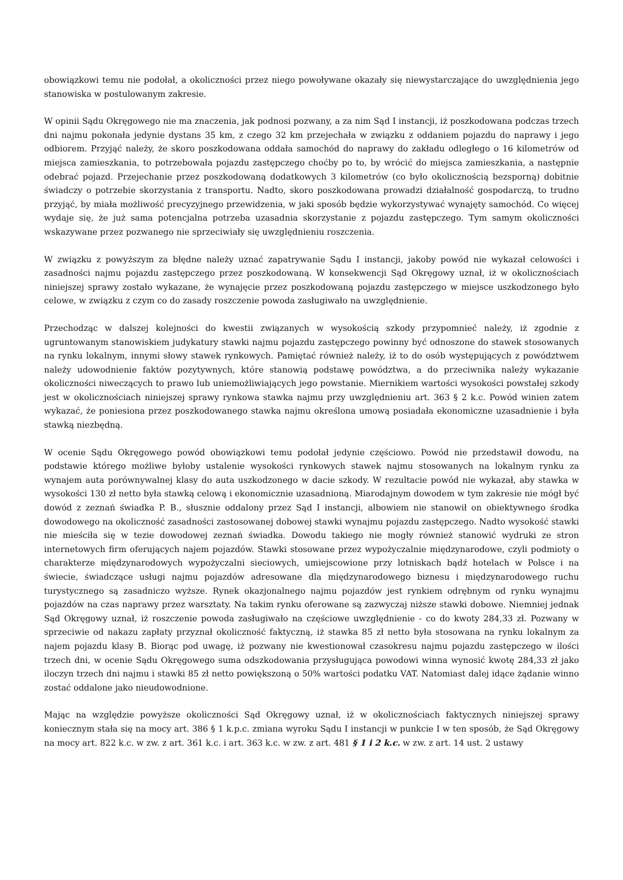obowiązkowi temu nie podołał, a okoliczności przez niego powoływane okazały się niewystarczające do uwzględnienia jego stanowiska w postulowanym zakresie.
W opinii Sądu Okręgowego nie ma znaczenia, jak podnosi pozwany, a za nim Sąd I instancji, iż poszkodowana podczas trzech dni najmu pokonała jedynie dystans 35 km, z czego 32 km przejechała w związku z oddaniem pojazdu do naprawy i jego odbiorem. Przyjąć należy, że skoro poszkodowana oddała samochód do naprawy do zakładu odległego o 16 kilometrów od miejsca zamieszkania, to potrzebowała pojazdu zastępczego choćby po to, by wrócić do miejsca zamieszkania, a następnie odebrać pojazd. Przejechanie przez poszkodowaną dodatkowych 3 kilometrów (co było okolicznością bezsporną) dobitnie świadczy o potrzebie skorzystania z transportu. Nadto, skoro poszkodowana prowadzi działalność gospodarczą, to trudno przyjąć, by miała możliwość precyzyjnego przewidzenia, w jaki sposób będzie wykorzystywać wynajęty samochód. Co więcej wydaje się, że już sama potencjalna potrzeba uzasadnia skorzystanie z pojazdu zastępczego. Tym samym okoliczności wskazywane przez pozwanego nie sprzeciwiały się uwzględnieniu roszczenia.
W związku z powyższym za błędne należy uznać zapatrywanie Sądu I instancji, jakoby powód nie wykazał celowości i zasadności najmu pojazdu zastępczego przez poszkodowaną. W konsekwencji Sąd Okręgowy uznał, iż w okolicznościach niniejszej sprawy zostało wykazane, że wynajęcie przez poszkodowaną pojazdu zastępczego w miejsce uszkodzonego było celowe, w związku z czym co do zasady roszczenie powoda zasługiwało na uwzględnienie.
Przechodząc w dalszej kolejności do kwestii związanych w wysokością szkody przypomnieć należy, iż zgodnie z ugruntowanym stanowiskiem judykatury stawki najmu pojazdu zastępczego powinny być odnoszone do stawek stosowanych na rynku lokalnym, innymi słowy stawek rynkowych. Pamiętać również należy, iż to do osób występujących z powództwem należy udowodnienie faktów pozytywnych, które stanowią podstawę powództwa, a do przeciwnika należy wykazanie okoliczności niweczących to prawo lub uniemożliwiających jego powstanie. Miernikiem wartości wysokości powstałej szkody jest w okolicznościach niniejszej sprawy rynkowa stawka najmu przy uwzględnieniu art. 363 § 2 k.c. Powód winien zatem wykazać, że poniesiona przez poszkodowanego stawka najmu określona umową posiadała ekonomiczne uzasadnienie i była stawką niezbędną.
W ocenie Sądu Okręgowego powód obowiązkowi temu podołał jedynie częściowo. Powód nie przedstawił dowodu, na podstawie którego możliwe byłoby ustalenie wysokości rynkowych stawek najmu stosowanych na lokalnym rynku za wynajem auta porównywalnej klasy do auta uszkodzonego w dacie szkody. W rezultacie powód nie wykazał, aby stawka w wysokości 130 zł netto była stawką celową i ekonomicznie uzasadnioną. Miarodajnym dowodem w tym zakresie nie mógł być dowód z zeznań świadka P. B., słusznie oddalony przez Sąd I instancji, albowiem nie stanowił on obiektywnego środka dowodowego na okoliczność zasadności zastosowanej dobowej stawki wynajmu pojazdu zastępczego. Nadto wysokość stawki nie mieściła się w tezie dowodowej zeznań świadka. Dowodu takiego nie mogły również stanowić wydruki ze stron internetowych firm oferujących najem pojazdów. Stawki stosowane przez wypożyczalnie międzynarodowe, czyli podmioty o charakterze międzynarodowych wypożyczalni sieciowych, umiejscowione przy lotniskach bądź hotelach w Polsce i na świecie, świadczące usługi najmu pojazdów adresowane dla międzynarodowego biznesu i międzynarodowego ruchu turystycznego są zasadniczo wyższe. Rynek okazjonalnego najmu pojazdów jest rynkiem odrębnym od rynku wynajmu pojazdów na czas naprawy przez warsztaty. Na takim rynku oferowane są zazwyczaj niższe stawki dobowe. Niemniej jednak Sąd Okręgowy uznał, iż roszczenie powoda zasługiwało na częściowe uwzględnienie - co do kwoty 284,33 zł. Pozwany w sprzeciwie od nakazu zapłaty przyznał okoliczność faktyczną, iż stawka 85 zł netto była stosowana na rynku lokalnym za najem pojazdu klasy B. Biorąc pod uwagę, iż pozwany nie kwestionował czasokresu najmu pojazdu zastępczego w ilości trzech dni, w ocenie Sądu Okręgowego suma odszkodowania przysługująca powodowi winna wynosić kwotę 284,33 zł jako iloczyn trzech dni najmu i stawki 85 zł netto powiększoną o 50% wartości podatku VAT. Natomiast dalej idące żądanie winno zostać oddalone jako nieudowodnione.
Mając na względzie powyższe okoliczności Sąd Okręgowy uznał, iż w okolicznościach faktycznych niniejszej sprawy koniecznym stała się na mocy art. 386 § 1 k.p.c. zmiana wyroku Sądu I instancji w punkcie I w ten sposób, że Sąd Okręgowy na mocy art. 822 k.c. w zw. z art. 361 k.c. i art. 363 k.c. w zw. z art. 481 § 1 i 2 k.c. w zw. z art. 14 ust. 2 ustawy